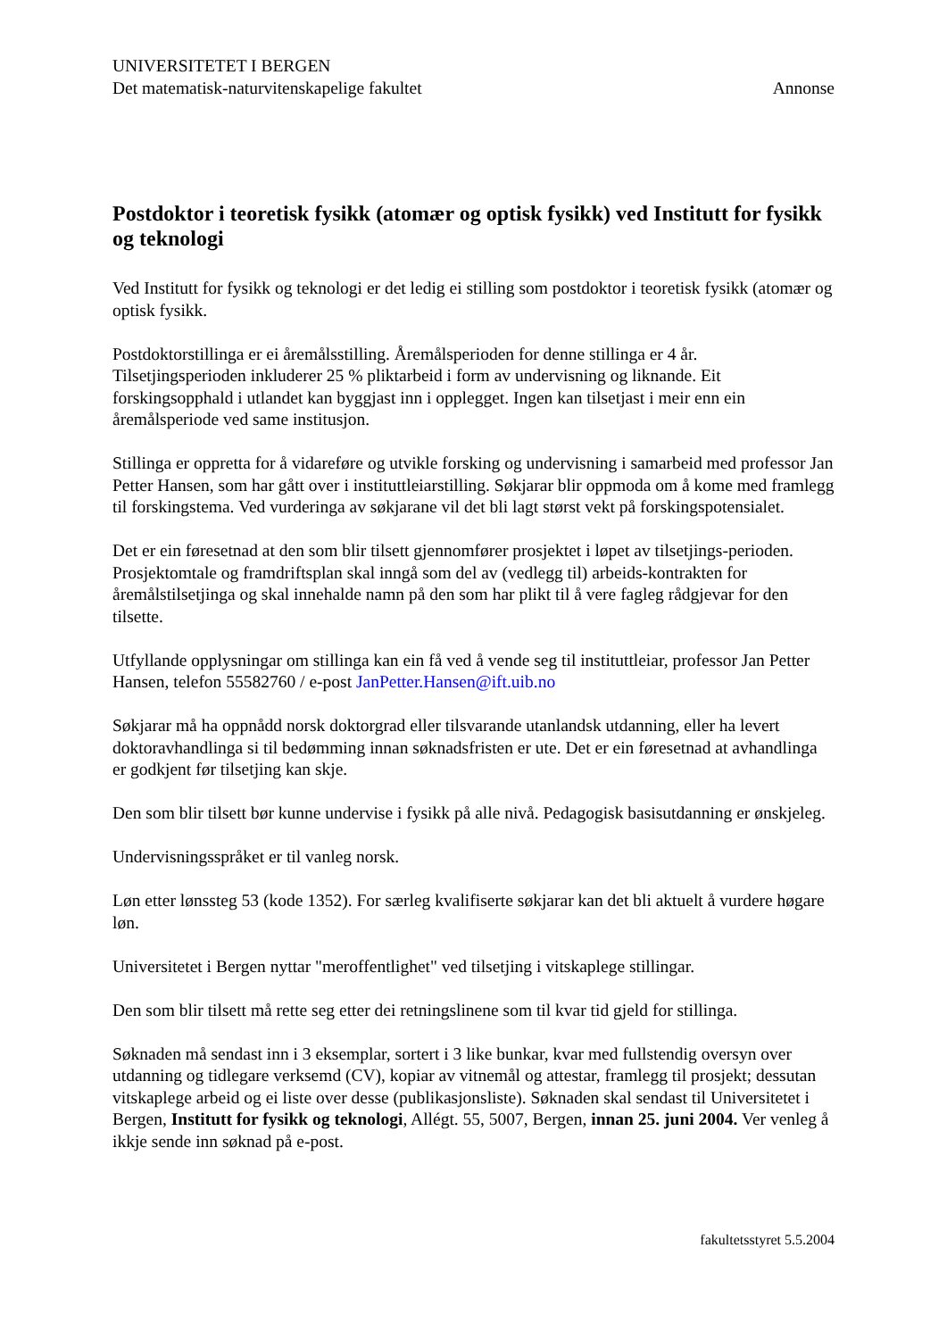UNIVERSITETET I BERGEN
Det matematisk-naturvitenskapelige fakultet Annonse
Postdoktor i teoretisk fysikk (atomær og optisk fysikk) ved Institutt for fysikk og teknologi
Ved Institutt for fysikk og teknologi er det ledig ei stilling som postdoktor i teoretisk fysikk (atomær og optisk fysikk.
Postdoktorstillinga er ei åremålsstilling. Åremålsperioden for denne stillinga er 4 år. Tilsetjingsperioden inkluderer 25 % pliktarbeid i form av undervisning og liknande. Eit forskingsopphald i utlandet kan byggjast inn i opplegget. Ingen kan tilsetjast i meir enn ein åremålsperiode ved same institusjon.
Stillinga er oppretta for å vidareføre og utvikle forsking og undervisning i samarbeid med professor Jan Petter Hansen, som har gått over i instituttleiarstilling. Søkjarar blir oppmoda om å kome med framlegg til forskingstema. Ved vurderinga av søkjarane vil det bli lagt størst vekt på forskingspotensialet.
Det er ein føresetnad at den som blir tilsett gjennomfører prosjektet i løpet av tilsetjings-perioden. Prosjektomtale og framdriftsplan skal inngå som del av (vedlegg til) arbeids-kontrakten for åremålstilsetjinga og skal innehalde namn på den som har plikt til å vere fagleg rådgjevar for den tilsette.
Utfyllande opplysningar om stillinga kan ein få ved å vende seg til instituttleiar, professor Jan Petter Hansen, telefon 55582760 / e-post JanPetter.Hansen@ift.uib.no
Søkjarar må ha oppnådd norsk doktorgrad eller tilsvarande utanlandsk utdanning, eller ha levert doktoravhandlinga si til bedømming innan søknadsfristen er ute. Det er ein føresetnad at avhandlinga er godkjent før tilsetjing kan skje.
Den som blir tilsett bør kunne undervise i fysikk på alle nivå. Pedagogisk basisutdanning er ønskjeleg.
Undervisningsspråket er til vanleg norsk.
Løn etter lønssteg 53 (kode 1352). For særleg kvalifiserte søkjarar kan det bli aktuelt å vurdere høgare løn.
Universitetet i Bergen nyttar "meroffentlighet" ved tilsetjing i vitskaplege stillingar.
Den som blir tilsett må rette seg etter dei retningslinene som til kvar tid gjeld for stillinga.
Søknaden må sendast inn i 3 eksemplar, sortert i 3 like bunkar, kvar med fullstendig oversyn over utdanning og tidlegare verksemd (CV), kopiar av vitnemål og attestar, framlegg til prosjekt; dessutan vitskaplege arbeid og ei liste over desse (publikasjonsliste). Søknaden skal sendast til Universitetet i Bergen, Institutt for fysikk og teknologi, Allégt. 55, 5007, Bergen, innan 25. juni 2004. Ver venleg å ikkje sende inn søknad på e-post.
fakultetsstyret 5.5.2004